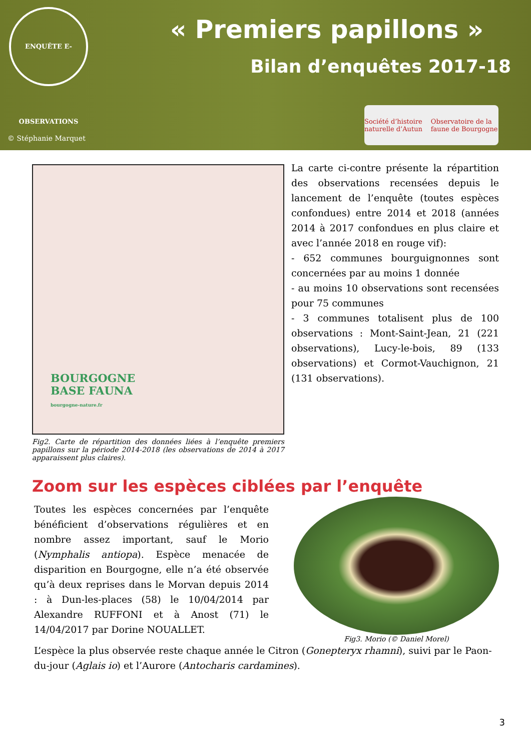ENQUÊTE E-OBSERVATIONS
« Premiers papillons »
Bilan d’enquêtes 2017-18
© Stéphanie Marquet
Société d’histoire naturelle d’Autun Observatoire de la faune de Bourgogne
BOURGOGNE
BASE FAUNA
bourgogne-nature.fr
La carte ci-contre présente la répartition des observations recensées depuis le lancement de l’enquête (toutes espèces confondues) entre 2014 et 2018 (années 2014 à 2017 confondues en plus claire et avec l’année 2018 en rouge vif):
- 652 communes bourguignonnes sont concernées par au moins 1 donnée
- au moins 10 observations sont recensées pour 75 communes
- 3 communes totalisent plus de 100 observations : Mont-Saint-Jean, 21 (221 observations), Lucy-le-bois, 89 (133 observations) et Cormot-Vauchignon, 21 (131 observations).
Fig2. Carte de répartition des données liées à l’enquête premiers papillons sur la période 2014-2018 (les observations de 2014 à 2017 apparaissent plus claires).
Zoom sur les espèces ciblées par l’enquête
Toutes les espèces concernées par l’enquête bénéficient d’observations régulières et en nombre assez important, sauf le Morio (Nymphalis antiopa). Espèce menacée de disparition en Bourgogne, elle n’a été observée qu’à deux reprises dans le Morvan depuis 2014 : à Dun-les-places (58) le 10/04/2014 par Alexandre RUFFONI et à Anost (71) le 14/04/2017 par Dorine NOUALLET.
Fig3. Morio (© Daniel Morel)
L’espèce la plus observée reste chaque année le Citron (Gonepteryx rhamni), suivi par le Paon-du-jour (Aglais io) et l’Aurore (Antocharis cardamines).
3